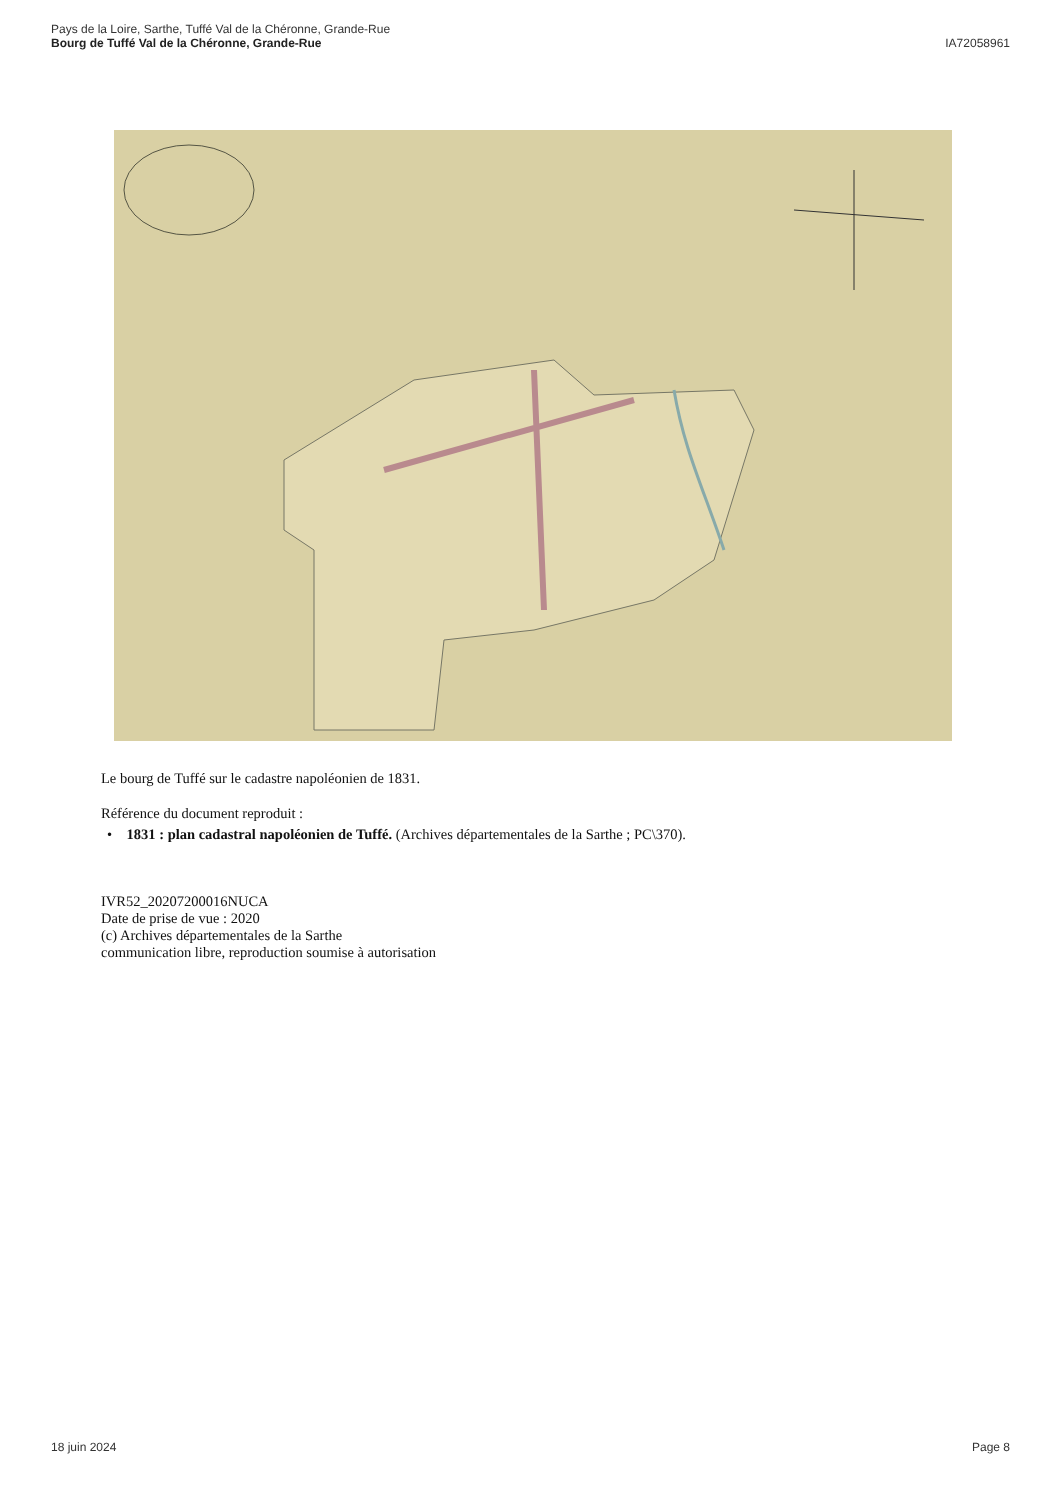Pays de la Loire, Sarthe, Tuffé Val de la Chéronne, Grande-Rue
Bourg de Tuffé Val de la Chéronne, Grande-Rue
IA72058961
Le bourg de Tuffé sur le cadastre napoléonien de 1831.
Référence du document reproduit :
• 1831 : plan cadastral napoléonien de Tuffé. (Archives départementales de la Sarthe ; PC\370).
IVR52_20207200016NUCA
Date de prise de vue : 2020
(c) Archives départementales de la Sarthe
communication libre, reproduction soumise à autorisation
18 juin 2024 Page 8